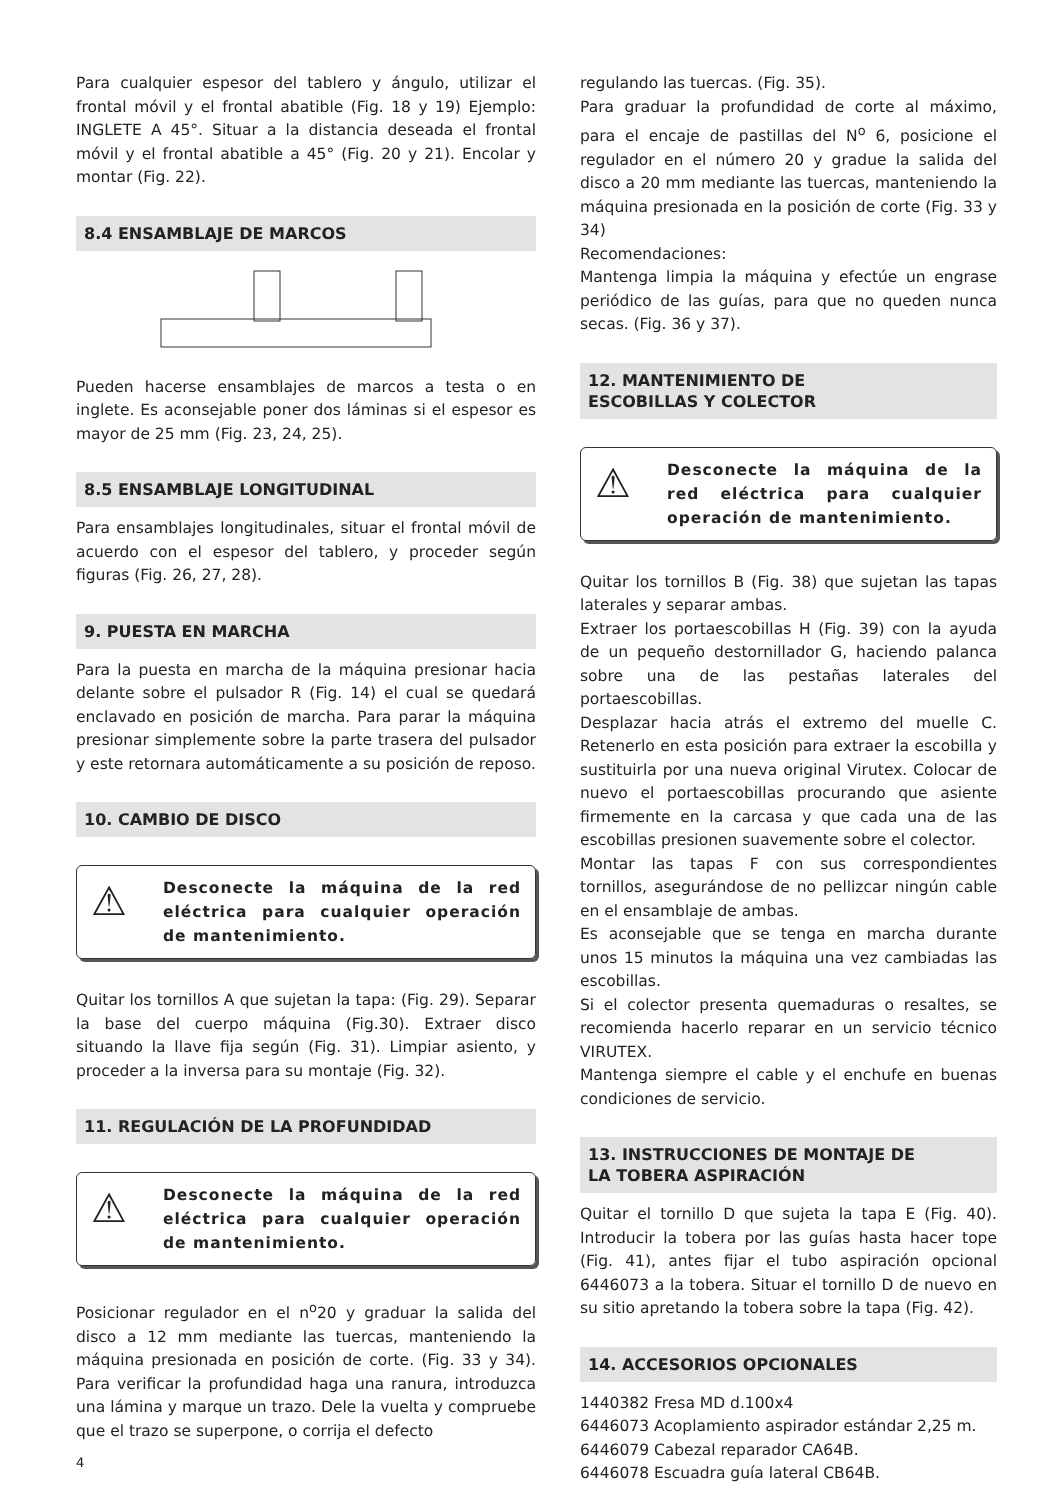Para cualquier espesor del tablero y ángulo, utilizar el frontal móvil y el frontal abatible (Fig. 18 y 19) Ejemplo: INGLETE A 45°. Situar a la distancia deseada el frontal móvil y el frontal abatible a 45° (Fig. 20 y 21). Encolar y montar (Fig. 22).
8.4 ENSAMBLAJE DE MARCOS
Pueden hacerse ensamblajes de marcos a testa o en inglete. Es aconsejable poner dos láminas si el espesor es mayor de 25 mm (Fig. 23, 24, 25).
8.5 ENSAMBLAJE LONGITUDINAL
Para ensamblajes longitudinales, situar el frontal móvil de acuerdo con el espesor del tablero, y proceder según figuras (Fig. 26, 27, 28).
9. PUESTA EN MARCHA
Para la puesta en marcha de la máquina presionar hacia delante sobre el pulsador R (Fig. 14) el cual se quedará enclavado en posición de marcha. Para parar la máquina presionar simplemente sobre la parte trasera del pulsador y este retornara automáticamente a su posición de reposo.
10. CAMBIO DE DISCO
⚠
Desconecte la máquina de la red eléctrica para cualquier operación de mantenimiento.
Quitar los tornillos A que sujetan la tapa: (Fig. 29). Separar la base del cuerpo máquina (Fig.30). Extraer disco situando la llave fija según (Fig. 31). Limpiar asiento, y proceder a la inversa para su montaje (Fig. 32).
11. REGULACIÓN DE LA PROFUNDIDAD
⚠
Desconecte la máquina de la red eléctrica para cualquier operación de mantenimiento.
Posicionar regulador en el n<sup>o</sup>20 y graduar la salida del disco a 12 mm mediante las tuercas, manteniendo la máquina presionada en posición de corte. (Fig. 33 y 34). Para verificar la profundidad haga una ranura, introduzca una lámina y marque un trazo. Dele la vuelta y compruebe que el trazo se superpone, o corrija el defecto
4
regulando las tuercas. (Fig. 35).
Para graduar la profundidad de corte al máximo, para el encaje de pastillas del N<sup>o</sup> 6, posicione el regulador en el número 20 y gradue la salida del disco a 20 mm mediante las tuercas, manteniendo la máquina presionada en la posición de corte (Fig. 33 y 34)
Recomendaciones:
Mantenga limpia la máquina y efectúe un engrase periódico de las guías, para que no queden nunca secas. (Fig. 36 y 37).
12. MANTENIMIENTO DE
ESCOBILLAS Y COLECTOR
⚠
Desconecte la máquina de la red eléctrica para cualquier operación de mantenimiento.
Quitar los tornillos B (Fig. 38) que sujetan las tapas laterales y separar ambas.
Extraer los portaescobillas H (Fig. 39) con la ayuda de un pequeño destornillador G, haciendo palanca sobre una de las pestañas laterales del portaescobillas.
Desplazar hacia atrás el extremo del muelle C. Retenerlo en esta posición para extraer la escobilla y sustituirla por una nueva original Virutex. Colocar de nuevo el portaescobillas procurando que asiente firmemente en la carcasa y que cada una de las escobillas presionen suavemente sobre el colector.
Montar las tapas F con sus correspondientes tornillos, asegurándose de no pellizcar ningún cable en el ensamblaje de ambas.
Es aconsejable que se tenga en marcha durante unos 15 minutos la máquina una vez cambiadas las escobillas.
Si el colector presenta quemaduras o resaltes, se recomienda hacerlo reparar en un servicio técnico VIRUTEX.
Mantenga siempre el cable y el enchufe en buenas condiciones de servicio.
13. INSTRUCCIONES DE MONTAJE DE
LA TOBERA ASPIRACIÓN
Quitar el tornillo D que sujeta la tapa E (Fig. 40). Introducir la tobera por las guías hasta hacer tope (Fig. 41), antes fijar el tubo aspiración opcional 6446073 a la tobera. Situar el tornillo D de nuevo en su sitio apretando la tobera sobre la tapa (Fig. 42).
14. ACCESORIOS OPCIONALES
1440382 Fresa MD d.100x4
6446073 Acoplamiento aspirador estándar 2,25 m.
6446079 Cabezal reparador CA64B.
6446078 Escuadra guía lateral CB64B.